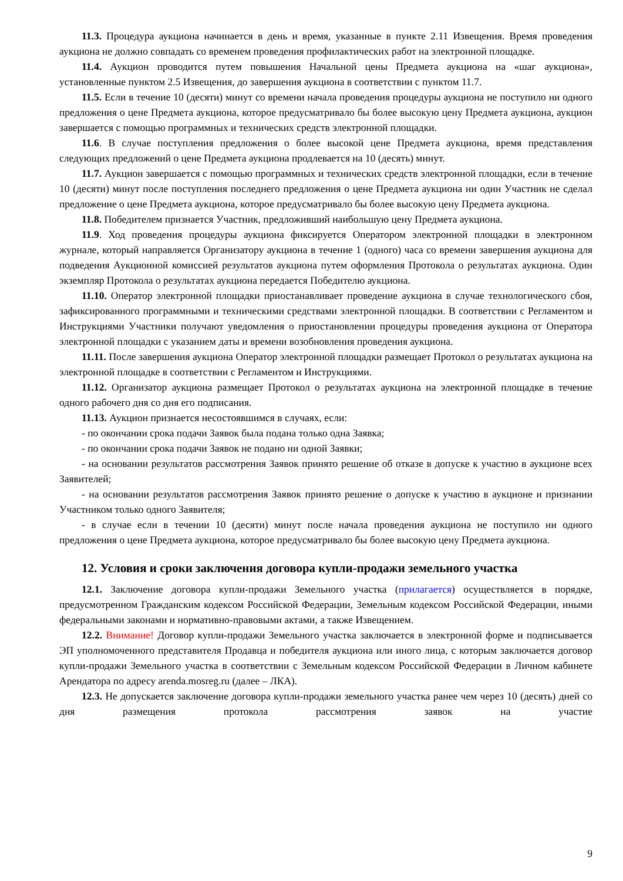11.3. Процедура аукциона начинается в день и время, указанные в пункте 2.11 Извещения. Время проведения аукциона не должно совпадать со временем проведения профилактических работ на электронной площадке.
11.4. Аукцион проводится путем повышения Начальной цены Предмета аукциона на «шаг аукциона», установленные пунктом 2.5 Извещения, до завершения аукциона в соответствии с пунктом 11.7.
11.5. Если в течение 10 (десяти) минут со времени начала проведения процедуры аукциона не поступило ни одного предложения о цене Предмета аукциона, которое предусматривало бы более высокую цену Предмета аукциона, аукцион завершается с помощью программных и технических средств электронной площадки.
11.6. В случае поступления предложения о более высокой цене Предмета аукциона, время представления следующих предложений о цене Предмета аукциона продлевается на 10 (десять) минут.
11.7. Аукцион завершается с помощью программных и технических средств электронной площадки, если в течение 10 (десяти) минут после поступления последнего предложения о цене Предмета аукциона ни один Участник не сделал предложение о цене Предмета аукциона, которое предусматривало бы более высокую цену Предмета аукциона.
11.8. Победителем признается Участник, предложивший наибольшую цену Предмета аукциона.
11.9. Ход проведения процедуры аукциона фиксируется Оператором электронной площадки в электронном журнале, который направляется Организатору аукциона в течение 1 (одного) часа со времени завершения аукциона для подведения Аукционной комиссией результатов аукциона путем оформления Протокола о результатах аукциона. Один экземпляр Протокола о результатах аукциона передается Победителю аукциона.
11.10. Оператор электронной площадки приостанавливает проведение аукциона в случае технологического сбоя, зафиксированного программными и техническими средствами электронной площадки. В соответствии с Регламентом и Инструкциями Участники получают уведомления о приостановлении процедуры проведения аукциона от Оператора электронной площадки с указанием даты и времени возобновления проведения аукциона.
11.11. После завершения аукциона Оператор электронной площадки размещает Протокол о результатах аукциона на электронной площадке в соответствии с Регламентом и Инструкциями.
11.12. Организатор аукциона размещает Протокол о результатах аукциона на электронной площадке в течение одного рабочего дня со дня его подписания.
11.13. Аукцион признается несостоявшимся в случаях, если:
- по окончании срока подачи Заявок была подана только одна Заявка;
- по окончании срока подачи Заявок не подано ни одной Заявки;
- на основании результатов рассмотрения Заявок принято решение об отказе в допуске к участию в аукционе всех Заявителей;
- на основании результатов рассмотрения Заявок принято решение о допуске к участию в аукционе и признании Участником только одного Заявителя;
- в случае если в течении 10 (десяти) минут после начала проведения аукциона не поступило ни одного предложения о цене Предмета аукциона, которое предусматривало бы более высокую цену Предмета аукциона.
12. Условия и сроки заключения договора купли-продажи земельного участка
12.1. Заключение договора купли-продажи Земельного участка (прилагается) осуществляется в порядке, предусмотренном Гражданским кодексом Российской Федерации, Земельным кодексом Российской Федерации, иными федеральными законами и нормативно-правовыми актами, а также Извещением.
12.2. Внимание! Договор купли-продажи Земельного участка заключается в электронной форме и подписывается ЭП уполномоченного представителя Продавца и победителя аукциона или иного лица, с которым заключается договор купли-продажи Земельного участка в соответствии с Земельным кодексом Российской Федерации в Личном кабинете Арендатора по адресу arenda.mosreg.ru (далее – ЛКА).
12.3. Не допускается заключение договора купли-продажи земельного участка ранее чем через 10 (десять) дней со дня размещения протокола рассмотрения заявок на участие
9